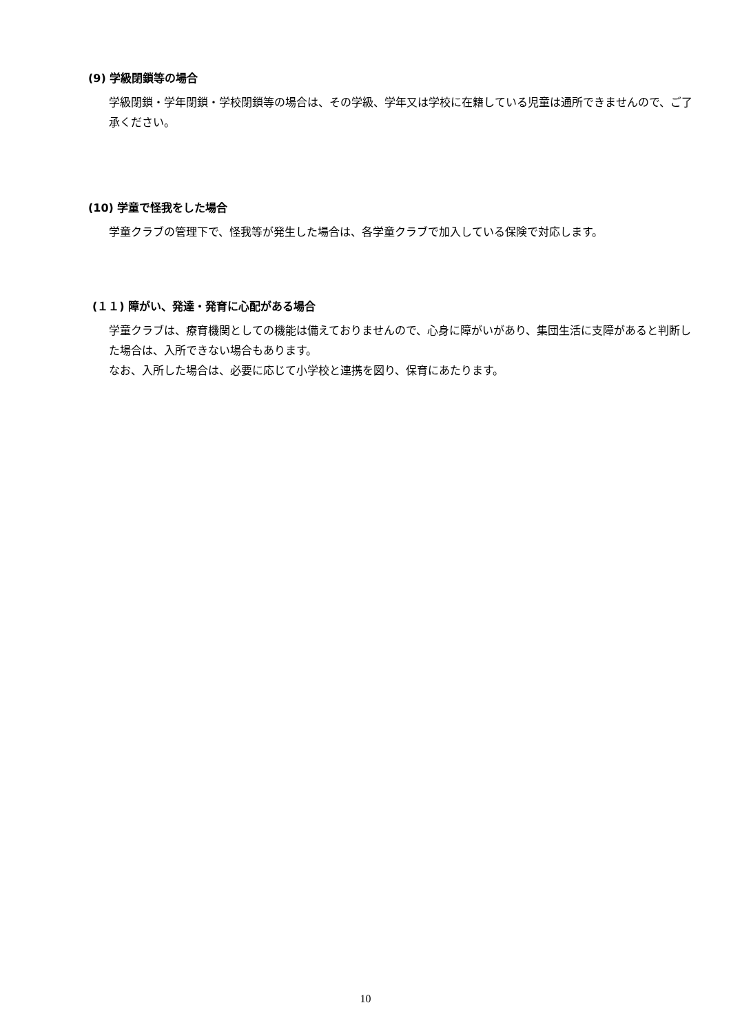(9) 学級閉鎖等の場合
学級閉鎖・学年閉鎖・学校閉鎖等の場合は、その学級、学年又は学校に在籍している児童は通所できませんので、ご了承ください。
(10) 学童で怪我をした場合
学童クラブの管理下で、怪我等が発生した場合は、各学童クラブで加入している保険で対応します。
(１１) 障がい、発達・発育に心配がある場合
学童クラブは、療育機関としての機能は備えておりませんので、心身に障がいがあり、集団生活に支障があると判断した場合は、入所できない場合もあります。
なお、入所した場合は、必要に応じて小学校と連携を図り、保育にあたります。
10